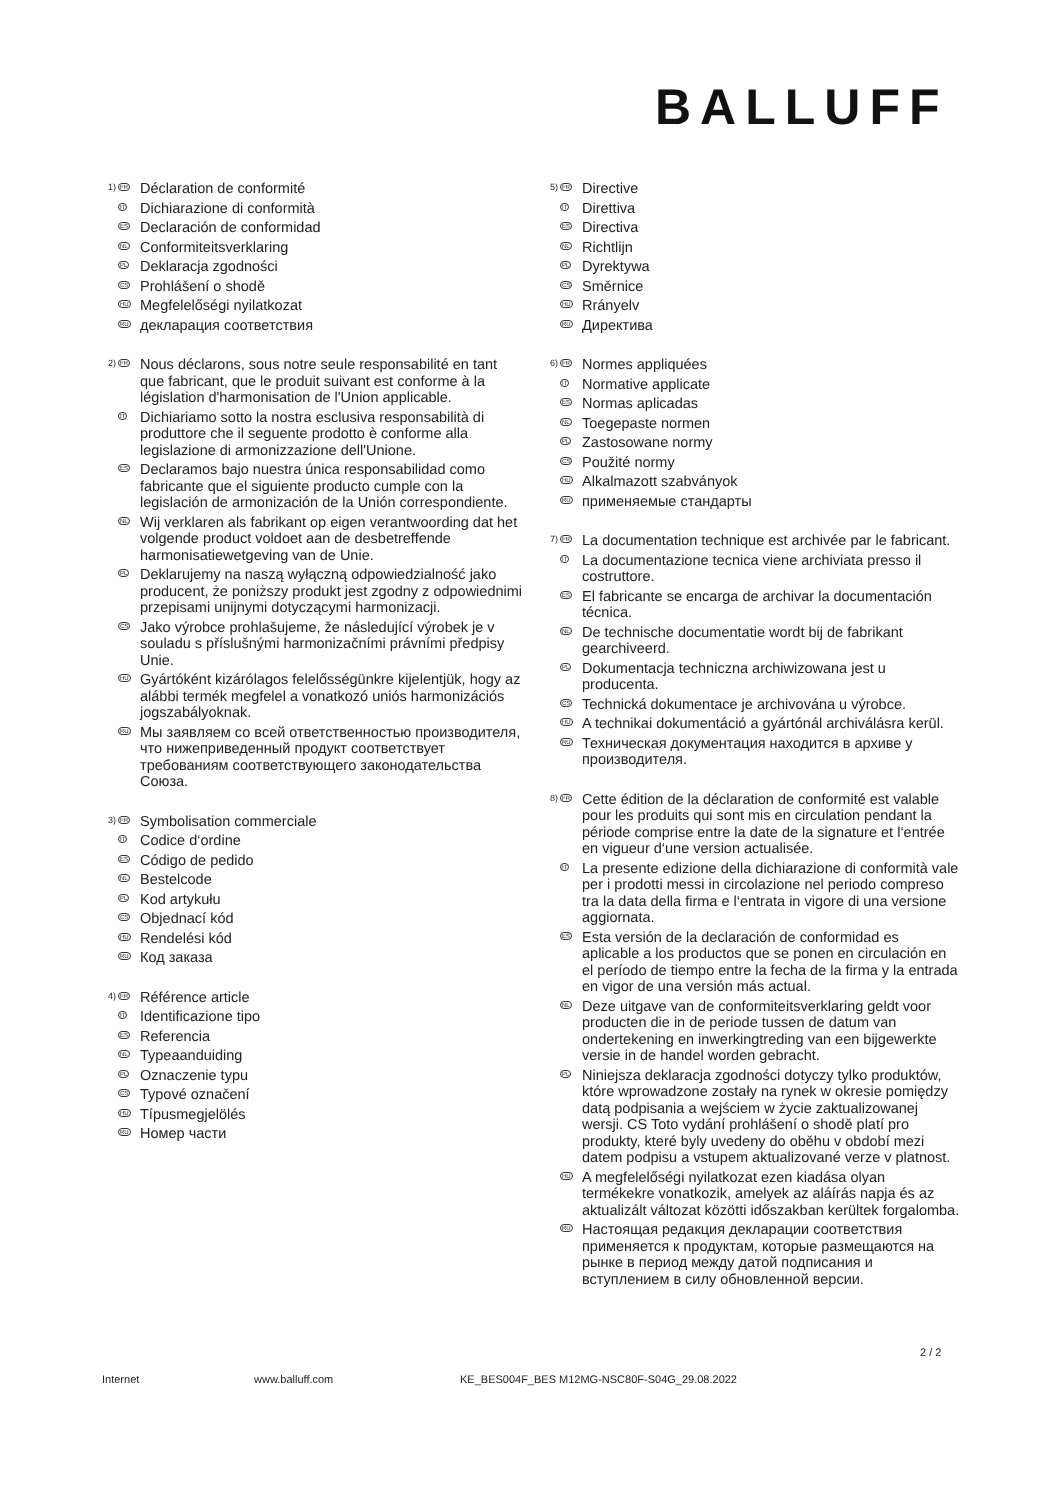BALLUFF
1)
FR
Déclaration de conformité
IT
Dichiarazione di conformità
ES
Declaración de conformidad
NL
Conformiteitsverklaring
PL
Deklaracja zgodności
CS
Prohlášení o shodě
HU
Megfelelőségi nyilatkozat
RU
декларация соответствия
2)
FR
Nous déclarons, sous notre seule responsabilité en tant que fabricant, que le produit suivant est conforme à la législation d'harmonisation de l'Union applicable.
IT
Dichiariamo sotto la nostra esclusiva responsabilità di produttore che il seguente prodotto è conforme alla legislazione di armonizzazione dell'Unione.
ES
Declaramos bajo nuestra única responsabilidad como fabricante que el siguiente producto cumple con la legislación de armonización de la Unión correspondiente.
NL
Wij verklaren als fabrikant op eigen verantwoording dat het volgende product voldoet aan de desbetreffende harmonisatiewetgeving van de Unie.
PL
Deklarujemy na naszą wyłączną odpowiedzialność jako producent, że poniższy produkt jest zgodny z odpowiednimi przepisami unijnymi dotyczącymi harmonizacji.
CS
Jako výrobce prohlašujeme, že následující výrobek je v souladu s příslušnými harmonizačními právními předpisy Unie.
HU
Gyártóként kizárólagos felelősségünkre kijelentjük, hogy az alábbi termék megfelel a vonatkozó uniós harmonizációs jogszabályoknak.
RU
Мы заявляем со всей ответственностью производителя, что нижеприведенный продукт соответствует требованиям соответствующего законодательства Союза.
3)
FR
Symbolisation commerciale
IT
Codice d‘ordine
ES
Código de pedido
NL
Bestelcode
PL
Kod artykułu
CS
Objednací kód
HU
Rendelési kód
RU
Код заказа
4)
FR
Référence article
IT
Identificazione tipo
ES
Referencia
NL
Typeaanduiding
PL
Oznaczenie typu
CS
Typové označení
HU
Típusmegjelölés
RU
Номер части
5)
FR
Directive
IT
Direttiva
ES
Directiva
NL
Richtlijn
PL
Dyrektywa
CS
Směrnice
HU
Rrányelv
RU
Директива
6)
FR
Normes appliquées
IT
Normative applicate
ES
Normas aplicadas
NL
Toegepaste normen
PL
Zastosowane normy
CS
Použité normy
HU
Alkalmazott szabványok
RU
применяемые стандарты
7)
FR
La documentation technique est archivée par le fabricant.
IT
La documentazione tecnica viene archiviata presso il costruttore.
ES
El fabricante se encarga de archivar la documentación técnica.
NL
De technische documentatie wordt bij de fabrikant gearchiveerd.
PL
Dokumentacja techniczna archiwizowana jest u producenta.
CS
Technická dokumentace je archivována u výrobce.
HU
A technikai dokumentáció a gyártónál archiválásra kerül.
RU
Техническая документация находится в архиве у производителя.
8)
FR
Cette édition de la déclaration de conformité est valable pour les produits qui sont mis en circulation pendant la période comprise entre la date de la signature et l‘entrée en vigueur d‘une version actualisée.
IT
La presente edizione della dichiarazione di conformità vale per i prodotti messi in circolazione nel periodo compreso tra la data della firma e l‘entrata in vigore di una versione aggiornata.
ES
Esta versión de la declaración de conformidad es aplicable a los productos que se ponen en circulación en el período de tiempo entre la fecha de la firma y la entrada en vigor de una versión más actual.
NL
Deze uitgave van de conformiteitsverklaring geldt voor producten die in de periode tussen de datum van ondertekening en inwerkingtreding van een bijgewerkte versie in de handel worden gebracht.
PL
Niniejsza deklaracja zgodności dotyczy tylko produktów, które wprowadzone zostały na rynek w okresie pomiędzy datą podpisania a wejściem w życie zaktualizowanej wersji. CS Toto vydání prohlášení o shodě platí pro produkty, které byly uvedeny do oběhu v období mezi datem podpisu a vstupem aktualizované verze v platnost.
HU
A megfelelőségi nyilatkozat ezen kiadása olyan termékekre vonatkozik, amelyek az aláírás napja és az aktualizált változat közötti időszakban kerültek forgalomba.
RU
Настоящая редакция декларации соответствия применяется к продуктам, которые размещаются на рынке в период между датой подписания и вступлением в силу обновленной версии.
2 / 2
Internet www.balluff.com KE_BES004F_BES M12MG-NSC80F-S04G_29.08.2022